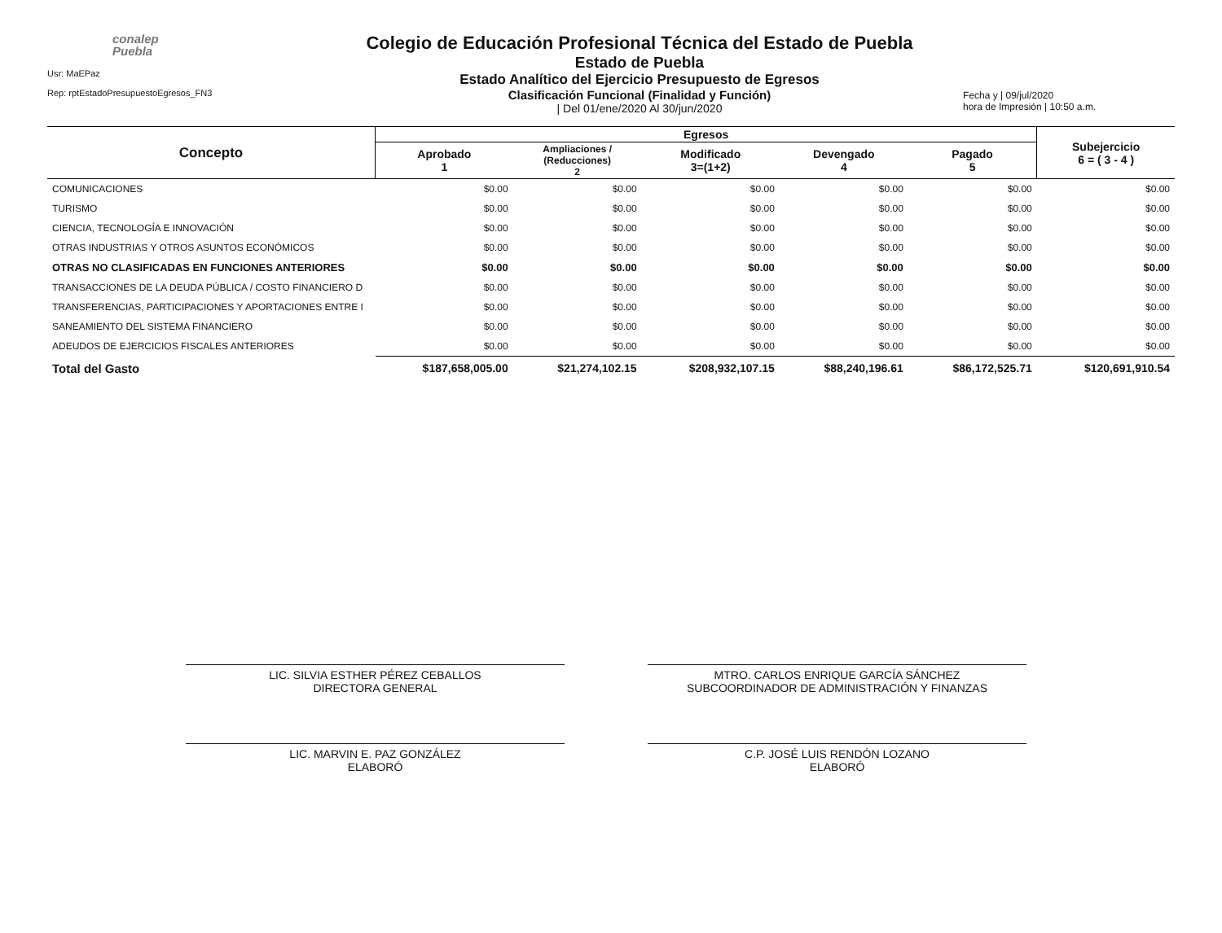conalep
Puebla
Usr: MaEPaz
Rep: rptEstadoPresupuestoEgresos_FN3
Colegio de Educación Profesional Técnica del Estado de Puebla
Estado de Puebla
Estado Analítico del Ejercicio Presupuesto de Egresos
Clasificación Funcional (Finalidad y Función)
| Del 01/ene/2020 Al 30/jun/2020
Fecha y | 09/jul/2020
hora de Impresión | 10:50 a.m.
| Concepto | Egresos | | | | | Subejercicio 6 = ( 3 - 4 ) |
| --- | --- | --- | --- | --- | --- | --- |
| | Aprobado 1 | Ampliaciones / (Reducciones) 2 | Modificado 3=(1+2) | Devengado 4 | Pagado 5 | |
| COMUNICACIONES | $0.00 | $0.00 | $0.00 | $0.00 | $0.00 | $0.00 |
| TURISMO | $0.00 | $0.00 | $0.00 | $0.00 | $0.00 | $0.00 |
| CIENCIA, TECNOLOGÍA E INNOVACIÓN | $0.00 | $0.00 | $0.00 | $0.00 | $0.00 | $0.00 |
| OTRAS INDUSTRIAS Y OTROS ASUNTOS ECONÓMICOS | $0.00 | $0.00 | $0.00 | $0.00 | $0.00 | $0.00 |
| OTRAS NO CLASIFICADAS EN FUNCIONES ANTERIORES | $0.00 | $0.00 | $0.00 | $0.00 | $0.00 | $0.00 |
| TRANSACCIONES DE LA DEUDA PÚBLICA / COSTO FINANCIERO D | $0.00 | $0.00 | $0.00 | $0.00 | $0.00 | $0.00 |
| TRANSFERENCIAS, PARTICIPACIONES Y APORTACIONES ENTRE I | $0.00 | $0.00 | $0.00 | $0.00 | $0.00 | $0.00 |
| SANEAMIENTO DEL SISTEMA FINANCIERO | $0.00 | $0.00 | $0.00 | $0.00 | $0.00 | $0.00 |
| ADEUDOS DE EJERCICIOS FISCALES ANTERIORES | $0.00 | $0.00 | $0.00 | $0.00 | $0.00 | $0.00 |
| Total del Gasto | $187,658,005.00 | $21,274,102.15 | $208,932,107.15 | $88,240,196.61 | $86,172,525.71 | $120,691,910.54 |
LIC. SILVIA ESTHER PÉREZ CEBALLOS
DIRECTORA GENERAL
LIC. MARVIN E. PAZ GONZÁLEZ
ELABORÓ
MTRO. CARLOS ENRIQUE GARCÍA SÁNCHEZ
SUBCOORDINADOR DE ADMINISTRACIÓN Y FINANZAS
C.P. JOSÉ LUIS RENDÓN LOZANO
ELABORÓ